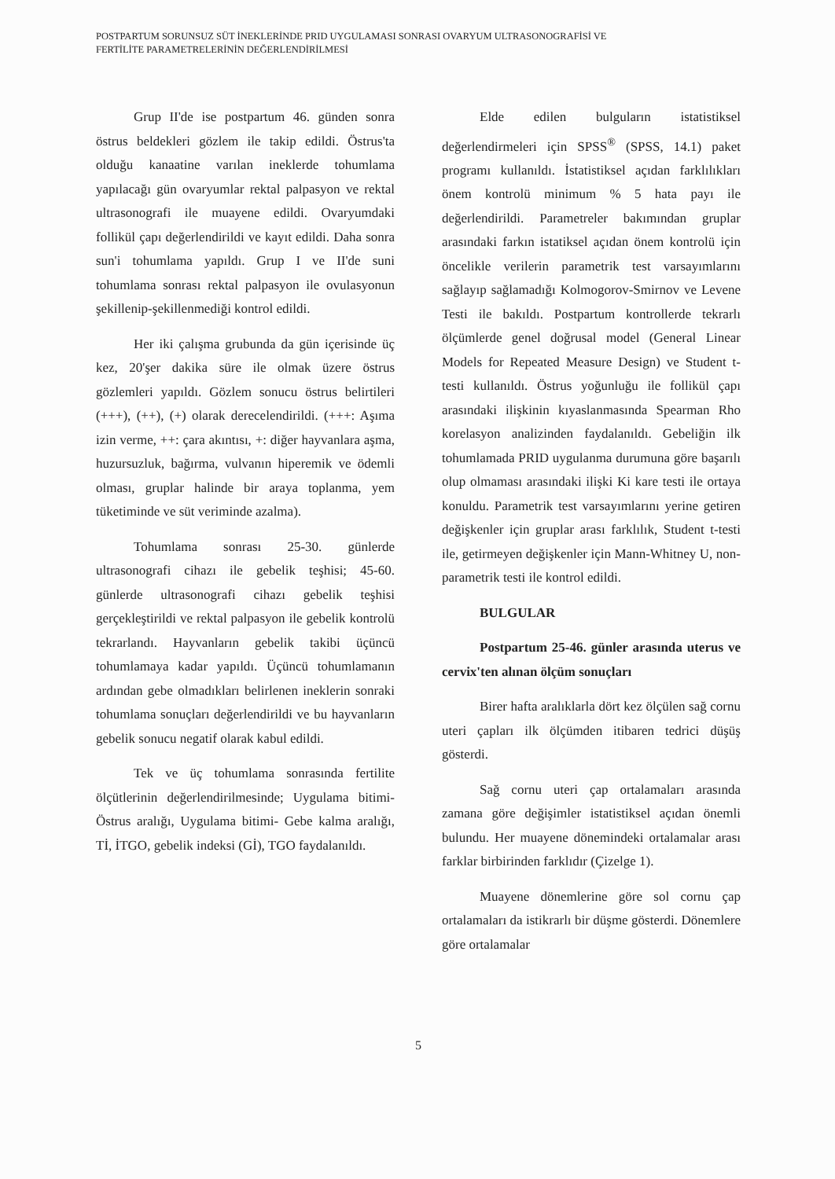POSTPARTUM SORUNSUZ SÜT İNEKLERİNDE PRID UYGULAMASI SONRASI OVARYUM ULTRASONOGRAFİSİ VE
FERTİLİTE PARAMETRELERİNİN DEĞERLENDİRİLMESİ
Grup II'de ise postpartum 46. günden sonra östrus beldekleri gözlem ile takip edildi. Östrus'ta olduğu kanaatine varılan ineklerde tohumlama yapılacağı gün ovaryumlar rektal palpasyon ve rektal ultrasonografi ile muayene edildi. Ovaryumdaki follikül çapı değerlendirildi ve kayıt edildi. Daha sonra sun'i tohumlama yapıldı. Grup I ve II'de suni tohumlama sonrası rektal palpasyon ile ovulasyonun şekillenip-şekillenmediği kontrol edildi.
Her iki çalışma grubunda da gün içerisinde üç kez, 20'şer dakika süre ile olmak üzere östrus gözlemleri yapıldı. Gözlem sonucu östrus belirtileri (+++), (++), (+) olarak derecelendirildi. (+++: Aşıma izin verme, ++: çara akıntısı, +: diğer hayvanlara aşma, huzursuzluk, bağırma, vulvanın hiperemik ve ödemli olması, gruplar halinde bir araya toplanma, yem tüketiminde ve süt veriminde azalma).
Tohumlama sonrası 25-30. günlerde ultrasonografi cihazı ile gebelik teşhisi; 45-60. günlerde ultrasonografi cihazı gebelik teşhisi gerçekleştirildi ve rektal palpasyon ile gebelik kontrolü tekrarlandı. Hayvanların gebelik takibi üçüncü tohumlamaya kadar yapıldı. Üçüncü tohumlamanın ardından gebe olmadıkları belirlenen ineklerin sonraki tohumlama sonuçları değerlendirildi ve bu hayvanların gebelik sonucu negatif olarak kabul edildi.
Tek ve üç tohumlama sonrasında fertilite ölçütlerinin değerlendirilmesinde; Uygulama bitimi- Östrus aralığı, Uygulama bitimi- Gebe kalma aralığı, Tİ, İTGO, gebelik indeksi (Gİ), TGO faydalanıldı.
Elde edilen bulguların istatistiksel değerlendirmeleri için SPSS<sup>®</sup> (SPSS, 14.1) paket programı kullanıldı. İstatistiksel açıdan farklılıkları önem kontrolü minimum % 5 hata payı ile değerlendirildi. Parametreler bakımından gruplar arasındaki farkın istatiksel açıdan önem kontrolü için öncelikle verilerin parametrik test varsayımlarını sağlayıp sağlamadığı Kolmogorov-Smirnov ve Levene Testi ile bakıldı. Postpartum kontrollerde tekrarlı ölçümlerde genel doğrusal model (General Linear Models for Repeated Measure Design) ve Student t- testi kullanıldı. Östrus yoğunluğu ile follikül çapı arasındaki ilişkinin kıyaslanmasında Spearman Rho korelasyon analizinden faydalanıldı. Gebeliğin ilk tohumlamada PRID uygulanma durumuna göre başarılı olup olmaması arasındaki ilişki Ki kare testi ile ortaya konuldu. Parametrik test varsayımlarını yerine getiren değişkenler için gruplar arası farklılık, Student t-testi ile, getirmeyen değişkenler için Mann-Whitney U, non-parametrik testi ile kontrol edildi.
BULGULAR
Postpartum 25-46. günler arasında uterus ve cervix'ten alınan ölçüm sonuçları
Birer hafta aralıklarla dört kez ölçülen sağ cornu uteri çapları ilk ölçümden itibaren tedrici düşüş gösterdi.
Sağ cornu uteri çap ortalamaları arasında zamana göre değişimler istatistiksel açıdan önemli bulundu. Her muayene dönemindeki ortalamalar arası farklar birbirinden farklıdır (Çizelge 1).
Muayene dönemlerine göre sol cornu çap ortalamaları da istikrarlı bir düşme gösterdi. Dönemlere göre ortalamalar
5